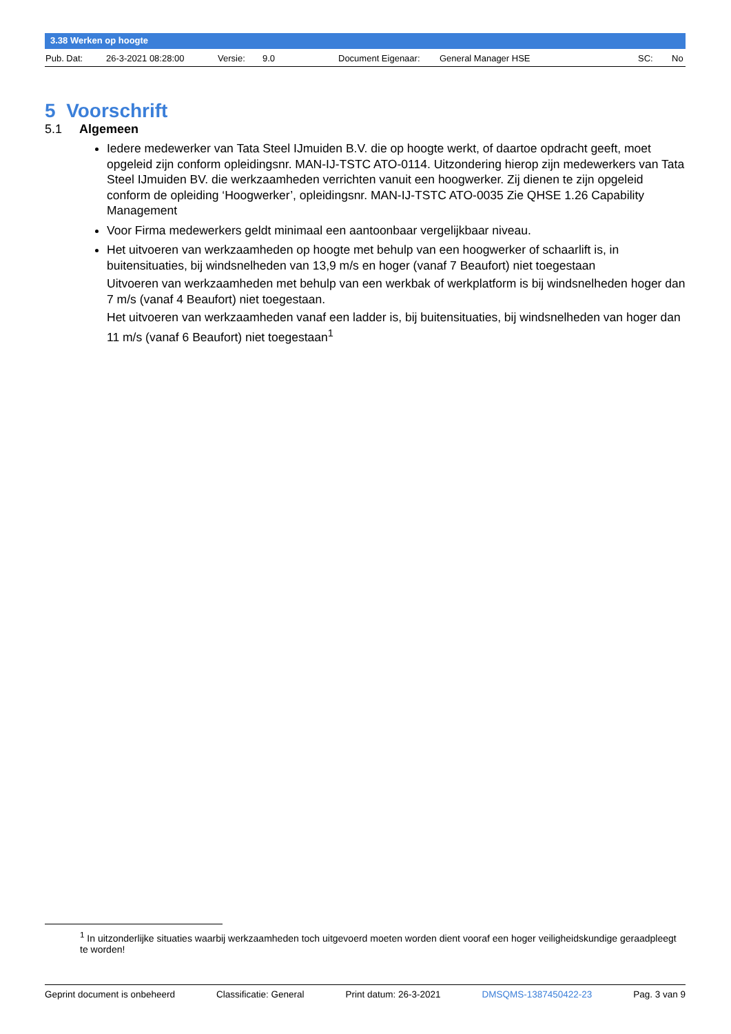3.38 Werken op hoogte
Pub. Dat: 26-3-2021 08:28:00 Versie: 9.0 Document Eigenaar: General Manager HSE SC: No
5 Voorschrift
5.1 Algemeen
Iedere medewerker van Tata Steel IJmuiden B.V. die op hoogte werkt, of daartoe opdracht geeft, moet opgeleid zijn conform opleidingsnr. MAN-IJ-TSTC ATO-0114. Uitzondering hierop zijn medewerkers van Tata Steel IJmuiden BV. die werkzaamheden verrichten vanuit een hoogwerker. Zij dienen te zijn opgeleid conform de opleiding ‘Hoogwerker’, opleidingsnr. MAN-IJ-TSTC ATO-0035 Zie QHSE 1.26 Capability Management
Voor Firma medewerkers geldt minimaal een aantoonbaar vergelijkbaar niveau.
Het uitvoeren van werkzaamheden op hoogte met behulp van een hoogwerker of schaarlift is, in buitensituaties, bij windsnelheden van 13,9 m/s en hoger (vanaf 7 Beaufort) niet toegestaan
Uitvoeren van werkzaamheden met behulp van een werkbak of werkplatform is bij windsnelheden hoger dan 7 m/s (vanaf 4 Beaufort) niet toegestaan.
Het uitvoeren van werkzaamheden vanaf een ladder is, bij buitensituaties, bij windsnelheden van hoger dan 11 m/s (vanaf 6 Beaufort) niet toegestaan<sup>1</sup>
<sup>1</sup> In uitzonderlijke situaties waarbij werkzaamheden toch uitgevoerd moeten worden dient vooraf een hoger veiligheidskundige geraadpleegt te worden!
Geprint document is onbeheerd Classificatie: General Print datum: 26-3-2021 DMSQMS-1387450422-23 Pag. 3 van 9